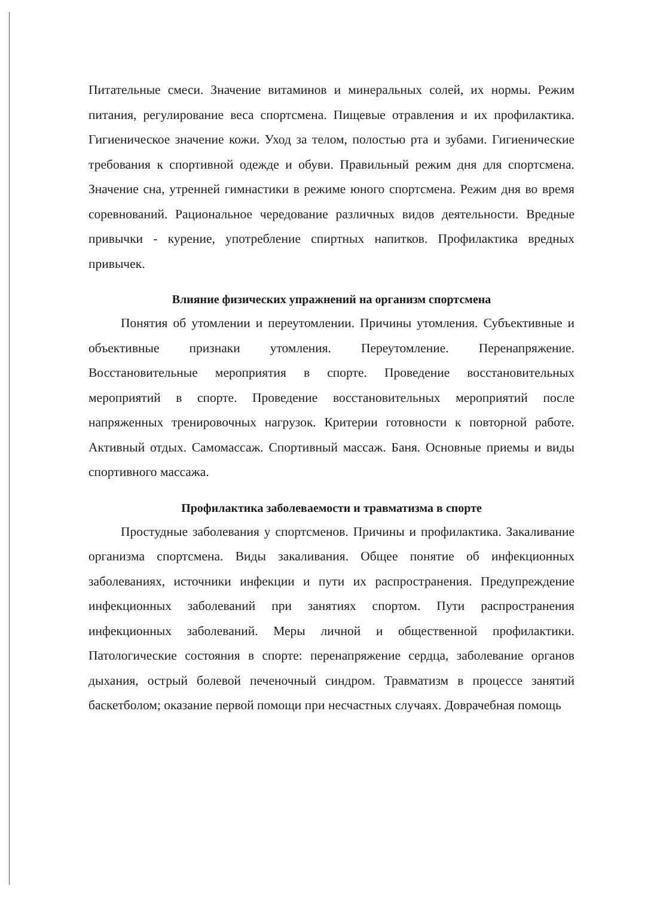Питательные смеси. Значение витаминов и минеральных солей, их нормы. Режим питания, регулирование веса спортсмена. Пищевые отравления и их профилактика. Гигиеническое значение кожи. Уход за телом, полостью рта и зубами. Гигиенические требования к спортивной одежде и обуви. Правильный режим дня для спортсмена. Значение сна, утренней гимнастики в режиме юного спортсмена. Режим дня во время соревнований. Рациональное чередование различных видов деятельности. Вредные привычки - курение, употребление спиртных напитков. Профилактика вредных привычек.
Влияние физических упражнений на организм спортсмена
Понятия об утомлении и переутомлении. Причины утомления. Субъективные и объективные признаки утомления. Переутомление. Перенапряжение. Восстановительные мероприятия в спорте. Проведение восстановительных мероприятий в спорте. Проведение восстановительных мероприятий после напряженных тренировочных нагрузок. Критерии готовности к повторной работе. Активный отдых. Самомассаж. Спортивный массаж. Баня. Основные приемы и виды спортивного массажа.
Профилактика заболеваемости и травматизма в спорте
Простудные заболевания у спортсменов. Причины и профилактика. Закаливание организма спортсмена. Виды закаливания. Общее понятие об инфекционных заболеваниях, источники инфекции и пути их распространения. Предупреждение инфекционных заболеваний при занятиях спортом. Пути распространения инфекционных заболеваний. Меры личной и общественной профилактики. Патологические состояния в спорте: перенапряжение сердца, заболевание органов дыхания, острый болевой печеночный синдром. Травматизм в процессе занятий баскетболом; оказание первой помощи при несчастных случаях. Доврачебная помощь